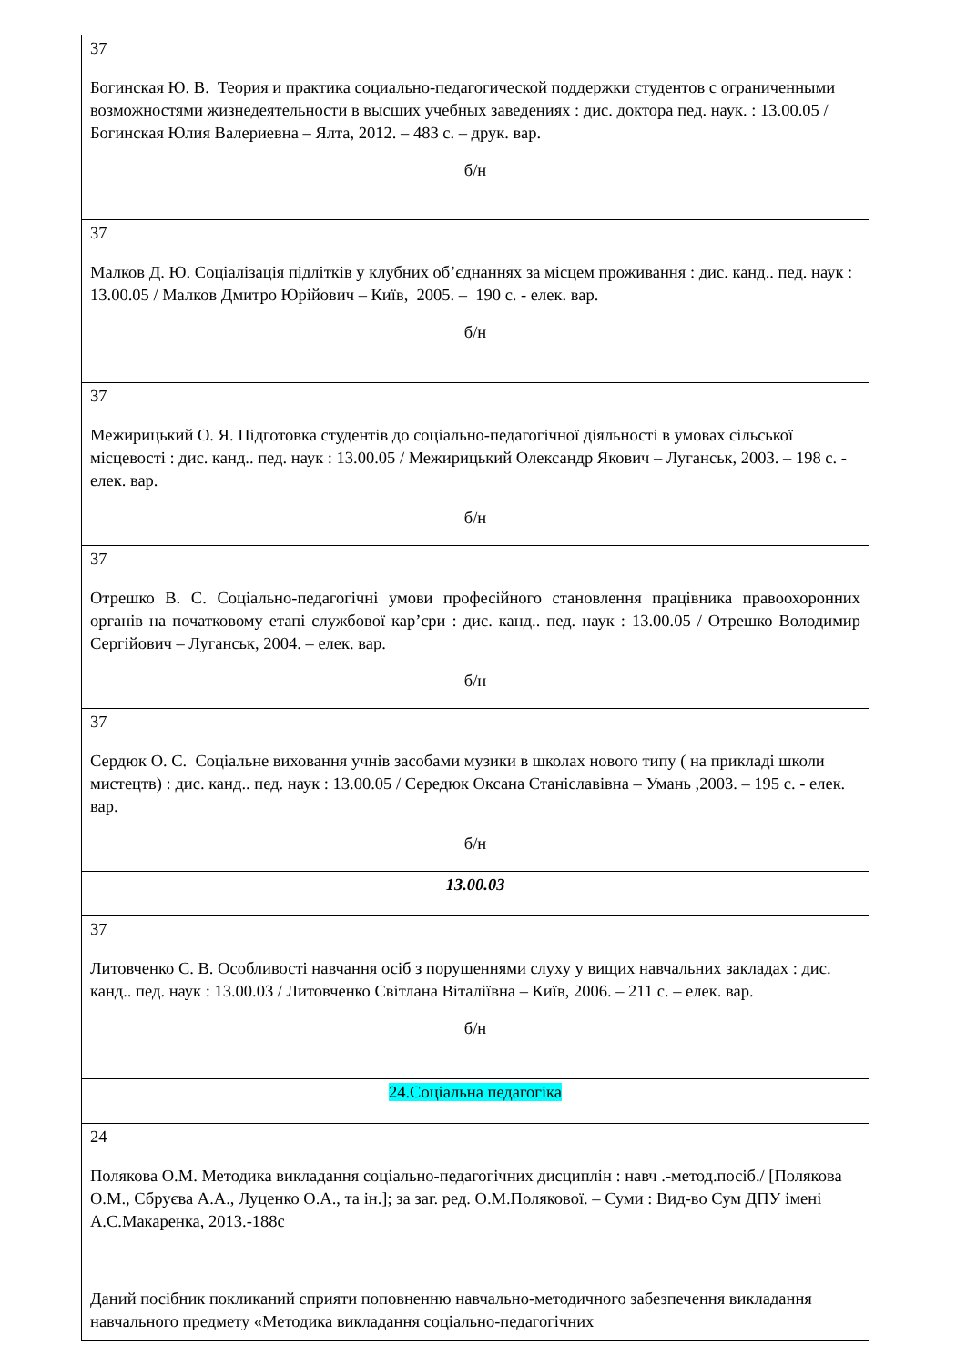| 37 Богинская Ю. В. Теория и практика социально-педагогической поддержки студентов с ограниченными возможностями жизнедеятельности в высших учебных заведениях : дис. доктора пед. наук. : 13.00.05 / Богинская Юлия Валериевна – Ялта, 2012. – 483 с. – друк. вар. б/н |
| 37 Малков Д. Ю. Соціалізація підлітків у клубних об’єднаннях за місцем проживання : дис. канд.. пед. наук : 13.00.05 / Малков Дмитро Юрійович – Київ, 2005. – 190 с. - елек. вар. б/н |
| 37 Межирицький О. Я. Підготовка студентів до соціально-педагогічної діяльності в умовах сільської місцевості : дис. канд.. пед. наук : 13.00.05 / Межирицький Олександр Якович – Луганськ, 2003. – 198 с. - елек. вар. б/н |
| 37 Отрешко В. С. Соціально-педагогічні умови професійного становлення працівника правоохоронних органів на початковому етапі службової кар’єри : дис. канд.. пед. наук : 13.00.05 / Отрешко Володимир Сергійович – Луганськ, 2004. – елек. вар. б/н |
| 37 Сердюк О. С. Соціальне виховання учнів засобами музики в школах нового типу ( на прикладі школи мистецтв) : дис. канд.. пед. наук : 13.00.05 / Середюк Оксана Станіславівна – Умань ,2003. – 195 с. - елек. вар. б/н |
| 13.00.03 |
| 37 Литовченко С. В. Особливості навчання осіб з порушеннями слуху у вищих навчальних закладах : дис. канд.. пед. наук : 13.00.03 / Литовченко Світлана Віталіївна – Київ, 2006. – 211 с. – елек. вар. б/н |
| 24.Соціальна педагогіка |
| 24 Полякова О.М. Методика викладання соціально-педагогічних дисциплін : навч .-метод.посіб./ [Полякова О.М., Сбруєва А.А., Луценко О.А., та ін.]; за заг. ред. О.М.Полякової. – Суми : Вид-во Сум ДПУ імені А.С.Макаренка, 2013.-188с Даний посібник покликаний сприяти поповненню навчально-методичного забезпечення викладання навчального предмету «Методика викладання соціально-педагогічних |